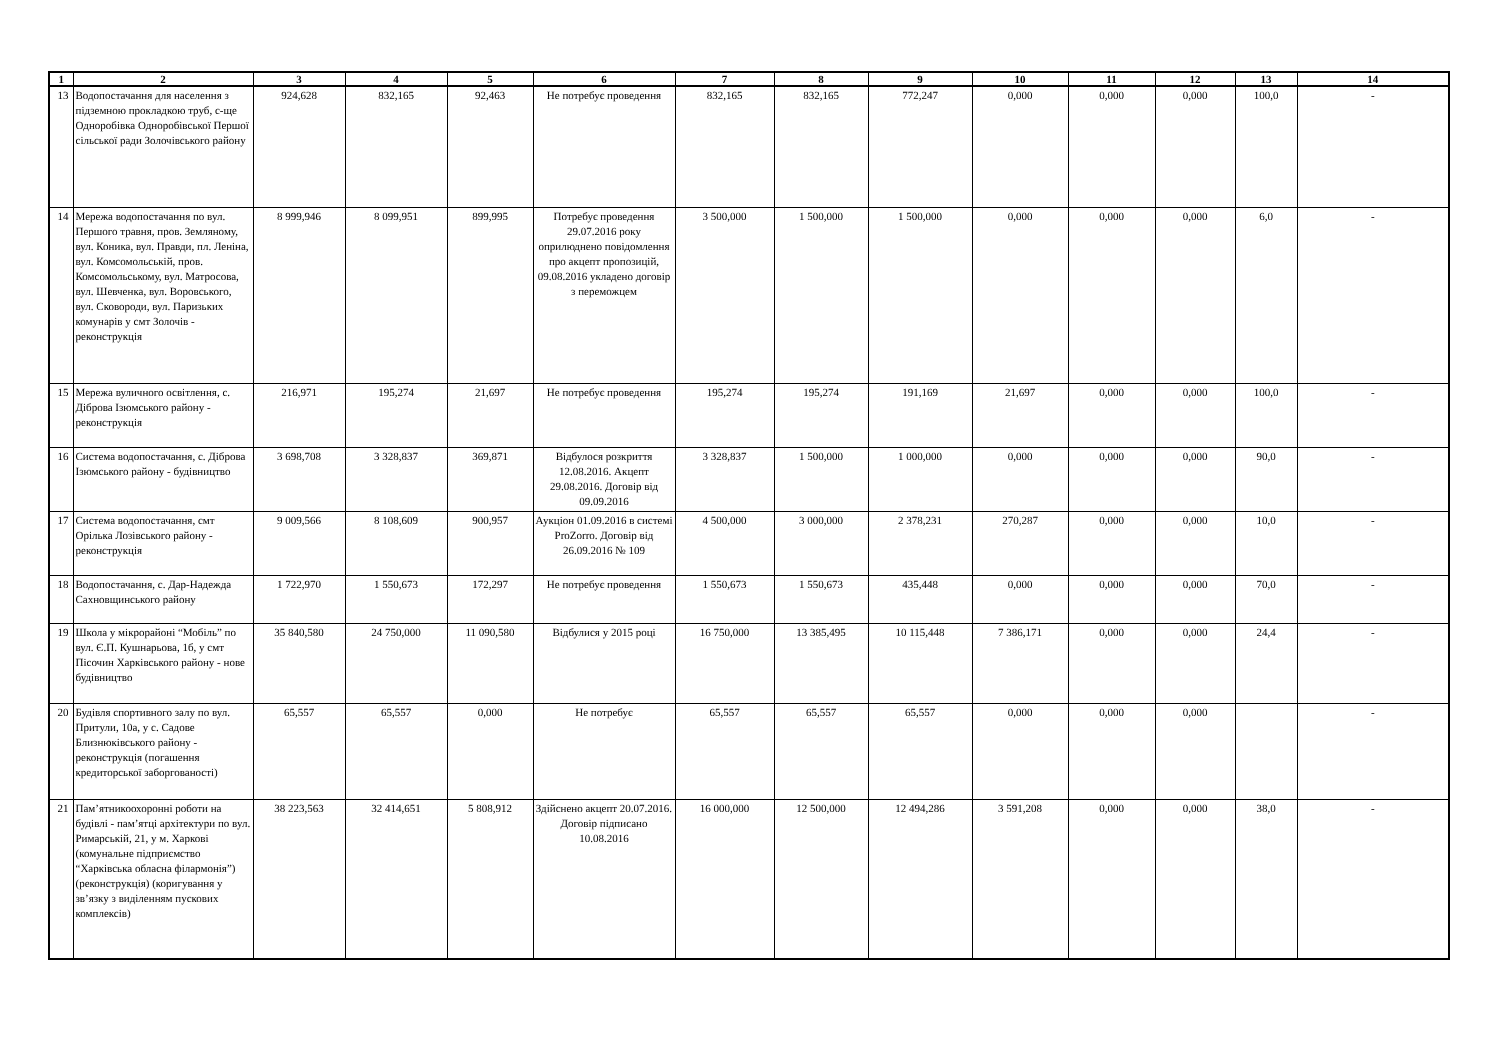| 1 | 2 | 3 | 4 | 5 | 6 | 7 | 8 | 9 | 10 | 11 | 12 | 13 | 14 |
| --- | --- | --- | --- | --- | --- | --- | --- | --- | --- | --- | --- | --- | --- |
| 13 | Водопостачання для населення з підземною прокладкою труб, с-ще Одноробівка Одноробівської Першої сільської ради Золочівського району | 924,628 | 832,165 | 92,463 | Не потребує проведення | 832,165 | 832,165 | 772,247 | 0,000 | 0,000 | 0,000 | 100,0 | - |
| 14 | Мережа водопостачання по вул. Першого травня, пров. Земляному, вул. Коника, вул. Правди, пл. Леніна, вул. Комсомольській, пров. Комсомольському, вул. Матросова, вул. Шевченка, вул. Воровського, вул. Сковороди, вул. Паризьких комунарів у смт Золочів - реконструкція | 8 999,946 | 8 099,951 | 899,995 | Потребує проведення 29.07.2016 року оприлюднено повідомлення про акцепт пропозицій, 09.08.2016 укладено договір з переможцем | 3 500,000 | 1 500,000 | 1 500,000 | 0,000 | 0,000 | 0,000 | 6,0 | - |
| 15 | Мережа вуличного освітлення, с. Діброва Ізюмського району - реконструкція | 216,971 | 195,274 | 21,697 | Не потребує проведення | 195,274 | 195,274 | 191,169 | 21,697 | 0,000 | 0,000 | 100,0 | - |
| 16 | Система водопостачання, с. Діброва Ізюмського району - будівництво | 3 698,708 | 3 328,837 | 369,871 | Відбулося розкриття 12.08.2016. Акцепт 29.08.2016. Договір від 09.09.2016 | 3 328,837 | 1 500,000 | 1 000,000 | 0,000 | 0,000 | 0,000 | 90,0 | - |
| 17 | Система водопостачання, смт Орілька Лозівського району - реконструкція | 9 009,566 | 8 108,609 | 900,957 | Аукціон 01.09.2016 в системі ProZorro. Договір від 26.09.2016 № 109 | 4 500,000 | 3 000,000 | 2 378,231 | 270,287 | 0,000 | 0,000 | 10,0 | - |
| 18 | Водопостачання, с. Дар-Надежда Сахновщинського району | 1 722,970 | 1 550,673 | 172,297 | Не потребує проведення | 1 550,673 | 1 550,673 | 435,448 | 0,000 | 0,000 | 0,000 | 70,0 | - |
| 19 | Школа у мікрорайоні “Мобіль” по вул. Є.П. Кушнарьова, 1б, у смт Пісочин Харківського району - нове будівництво | 35 840,580 | 24 750,000 | 11 090,580 | Відбулися у 2015 році | 16 750,000 | 13 385,495 | 10 115,448 | 7 386,171 | 0,000 | 0,000 | 24,4 | - |
| 20 | Будівля спортивного залу по вул. Притули, 10а, у с. Садове Близнюківського району - реконструкція (погашення кредиторської заборгованості) | 65,557 | 65,557 | 0,000 | Не потребує | 65,557 | 65,557 | 65,557 | 0,000 | 0,000 | 0,000 | | - |
| 21 | Пам’ятникоохоронні роботи на будівлі - пам’ятці архітектури по вул. Римарській, 21, у м. Харкові (комунальне підприємство “Харківська обласна філармонія”) (реконструкція) (коригування у зв’язку з виділенням пускових комплексів) | 38 223,563 | 32 414,651 | 5 808,912 | Здійснено акцепт 20.07.2016. Договір підписано 10.08.2016 | 16 000,000 | 12 500,000 | 12 494,286 | 3 591,208 | 0,000 | 0,000 | 38,0 | - |